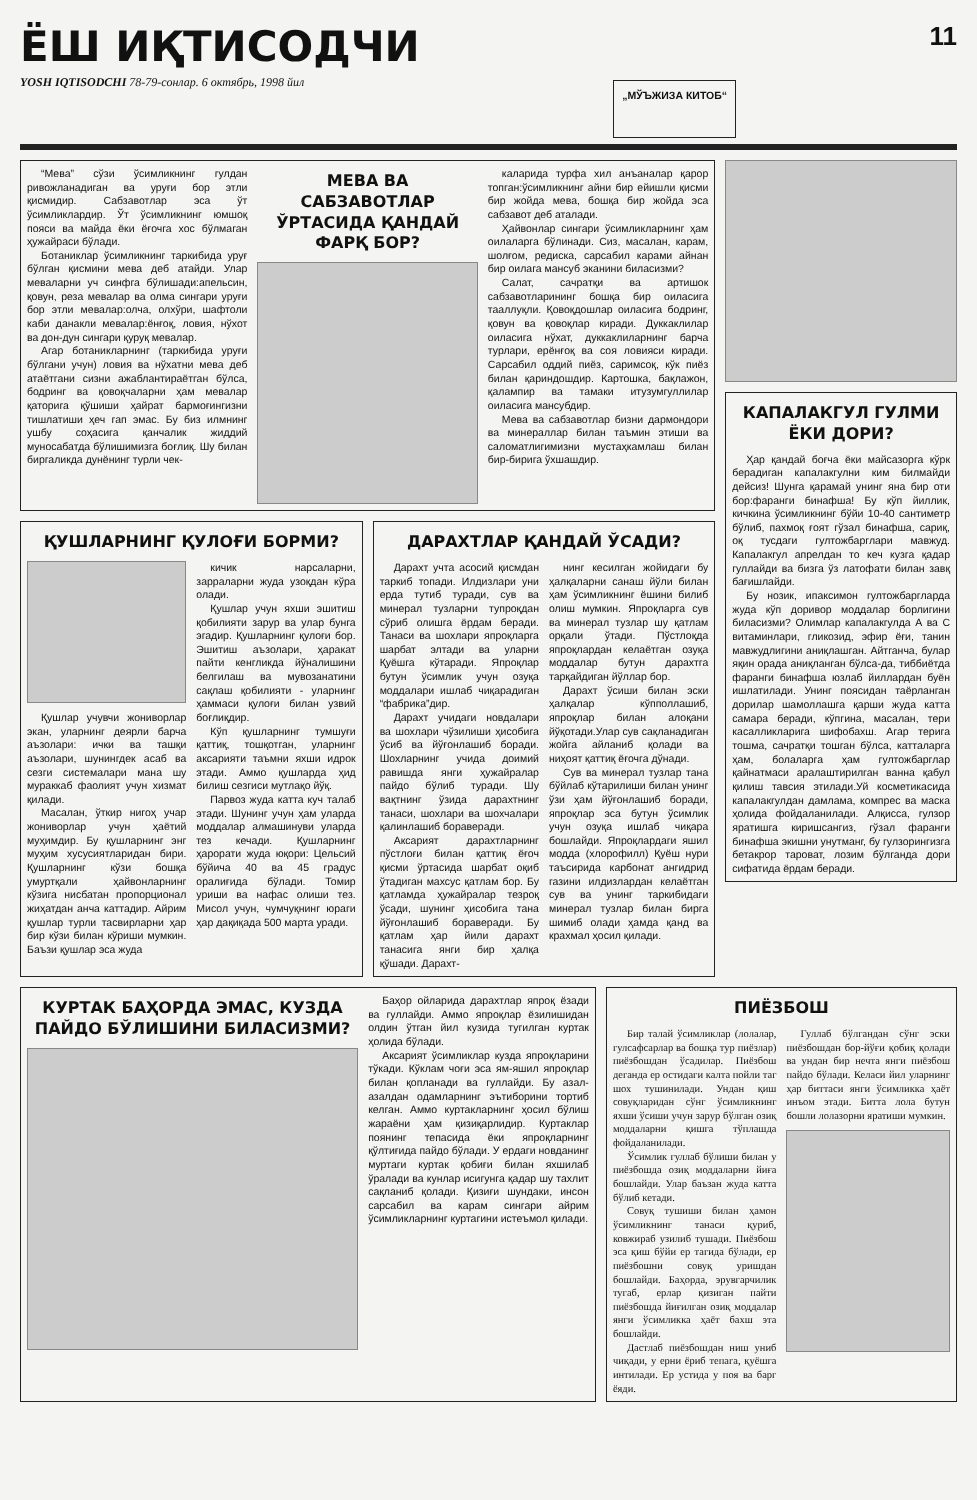ЁШ ИҚТИСОДЧИ
YOSH IQTISODCHI 78-79-сонлар. 6 октябрь, 1998 йил
„МЎЪЖИЗА КИТОБ“
11
“Мева” сўзи ўсимликнинг гулдан ривожланадиган ва уруғи бор этли қисмидир. Сабзавотлар эса ўт ўсимликлардир. Ўт ўсимликнинг юмшоқ пояси ва майда ёки ёғочга хос бўлмаган ҳужайраси бўлади.
Ботаниклар ўсимликнинг таркибида уруғ бўлган қисмини мева деб атайди. Улар меваларни уч синфга бўлишади:апельсин, қовун, реза мевалар ва олма сингари уруғи бор этли мевалар:олча, олхўри, шафтоли каби данакли мевалар:ёнғоқ, ловия, нўхот ва дон-дун сингари қуруқ мевалар.
Агар ботаникларнинг (таркибида уруғи бўлгани учун) ловия ва нўхатни мева деб атаётгани сизни ажаблантираётган бўлса, бодринг ва қовоқчаларни ҳам мевалар қаторига қўшиши ҳайрат бармоғингизни тишлатиши ҳеч гап эмас. Бу биз илмнинг ушбу соҳасига қанчалик жиддий муносабатда бўлишимизга боғлиқ. Шу билан биргаликда дунёнинг турли чек-
МЕВА ВА САБЗАВОТЛАР ЎРТАСИДА ҚАНДАЙ ФАРҚ БОР?
каларида турфа хил анъаналар қарор топган:ўсимликнинг айни бир ейишли қисми бир жойда мева, бошқа бир жойда эса сабзавот деб аталади.
Ҳайвонлар сингари ўсимликларнинг ҳам оилаларга бўлинади. Сиз, масалан, карам, шолғом, редиска, сарсабил карами айнан бир оилага мансуб эканини биласизми?
Салат, сачратқи ва артишок сабзавотларининг бошқа бир оиласига тааллуқли. Қовоқдошлар оиласига бодринг, қовун ва қовоқлар киради. Дуккаклилар оиласига нўхат, дуккаклиларнинг барча турлари, ерёнғоқ ва соя ловияси киради. Сарсабил оддий пиёз, саримсоқ, кўк пиёз билан қариндошдир. Картошка, бақлажон, қалампир ва тамаки итузумгуллилар оиласига мансубдир.
Мева ва сабзавотлар бизни дармондори ва минераллар билан таъмин этиши ва саломатлигимизни мустаҳкамлаш билан бир-бирига ўхшашдир.
ҚУШЛАРНИНГ ҚУЛОҒИ БОРМИ?
Қушлар учувчи жониворлар экан, уларнинг деярли барча аъзолари: ички ва ташқи аъзолари, шунингдек асаб ва сезги системалари мана шу мураккаб фаолият учун хизмат қилади.
Масалан, ўткир нигоҳ учар жониворлар учун ҳаётий муҳимдир. Бу қушларнинг энг муҳим хусусиятларидан бири. Қушларнинг кўзи бошқа умуртқали ҳайвонларнинг кўзига нисбатан пропорционал жиҳатдан анча каттадир. Айрим қушлар турли тасвирларни ҳар бир кўзи билан кўриши мумкин. Баъзи қушлар эса жуда
кичик нарсаларни, зарраларни жуда узоқдан кўра олади.
Қушлар учун яхши эшитиш қобилияти зарур ва улар бунга эгадир. Қушларнинг қулоғи бор. Эшитиш аъзолари, ҳаракат пайти кенгликда йўналишини белгилаш ва мувозанатини сақлаш қобилияти - уларнинг ҳаммаси қулоғи билан узвий боғлиқдир.
Кўп қушларнинг тумшуғи қаттиқ, тошқотган, уларнинг аксарияти таъмни яхши идрок этади. Аммо қушларда ҳид билиш сезгиси мутлақо йўқ.
Парвоз жуда катта куч талаб этади. Шунинг учун ҳам уларда моддалар алмашинуви уларда тез кечади. Қушларнинг ҳарорати жуда юқори: Цельсий бўйича 40 ва 45 градус оралиғида бўлади. Томир уриши ва нафас олиши тез. Мисол учун, чумчуқнинг юраги ҳар дақиқада 500 марта уради.
ДАРАХТЛАР ҚАНДАЙ ЎСАДИ?
Дарахт учта асосий қисмдан таркиб топади. Илдизлари уни ерда тутиб туради, сув ва минерал тузларни тупроқдан сўриб олишга ёрдам беради. Танаси ва шохлари япроқларга шарбат элтади ва уларни Қуёшга кўтаради. Япроқлар бутун ўсимлик учун озуқа моддалари ишлаб чиқарадиган “фабрика”дир.
Дарахт учидаги новдалари ва шохлари чўзилиши ҳисобига ўсиб ва йўғонлашиб боради. Шохларнинг учида доимий равишда янги ҳужайралар пайдо бўлиб туради. Шу вақтнинг ўзида дарахтнинг танаси, шохлари ва шохчалари қалинлашиб бораверади.
Аксарият дарахтларнинг пўстлоғи билан қаттиқ ёғоч қисми ўртасида шарбат оқиб ўтадиган махсус қатлам бор. Бу қатламда ҳужайралар тезроқ ўсади, шунинг ҳисобига тана йўғонлашиб бораверади. Бу қатлам ҳар йили дарахт танасига янги бир ҳалқа қўшади. Дарахт-
нинг кесилган жойидаги бу ҳалқаларни санаш йўли билан ҳам ўсимликнинг ёшини билиб олиш мумкин. Япроқларга сув ва минерал тузлар шу қатлам орқали ўтади. Пўстлоқда япроқлардан келаётган озуқа моддалар бутун дарахтга тарқайдиган йўллар бор.
Дарахт ўсиши билан эски ҳалқалар кўпполлашиб, япроқлар билан алоқани йўқотади.Улар сув сақланадиган жойга айланиб қолади ва ниҳоят қаттиқ ёғочга дўнади.
Сув ва минерал тузлар тана бўйлаб кўтарилиши билан унинг ўзи ҳам йўғонлашиб боради, япроқлар эса бутун ўсимлик учун озуқа ишлаб чиқара бошлайди. Япроқлардаги яшил модда (хлорофилл) Қуёш нури таъсирида карбонат ангидрид газини илдизлардан келаётган сув ва унинг таркибидаги минерал тузлар билан бирга шимиб олади ҳамда қанд ва крахмал ҳосил қилади.
КАПАЛАКГУЛ ГУЛМИ ЁКИ ДОРИ?
Ҳар қандай боғча ёки майсазорга кўрк берадиган капалакгулни ким билмайди дейсиз! Шунга қарамай унинг яна бир оти бор:фаранги бинафша! Бу кўп йиллик, кичкина ўсимликнинг бўйи 10-40 сантиметр бўлиб, пахмоқ ғоят гўзал бинафша, сариқ, оқ тусдаги гултожбарглари мавжуд. Капалакгул апрелдан то кеч кузга қадар гуллайди ва бизга ўз латофати билан завқ бағишлайди.
Бу нозик, ипаксимон гултожбаргларда жуда кўп доривор моддалар борлигини биласизми? Олимлар капалакгулда А ва С витаминлари, гликозид, эфир ёғи, танин мавжудлигини аниқлашган. Айтганча, булар яқин орада аниқланган бўлса-да, тиббиётда фаранги бинафша юзлаб йиллардан буён ишлатилади. Унинг поясидан таёрланган дорилар шамоллашга қарши жуда катта самара беради, кўпгина, масалан, тери касалликларига шифобахш. Агар терига тошма, сачратқи тошган бўлса, катталарга ҳам, болаларга ҳам гултожбарглар қайнатмаси аралаштирилган ванна қабул қилиш тавсия этилади.Уй косметикасида капалакгулдан дамлама, компрес ва маска ҳолида фойдаланилади. Алқисса, гулзор яратишга киришсангиз, гўзал фаранги бинафша экишни унутманг, бу гулзорингизга бетакрор тароват, лозим бўлганда дори сифатида ёрдам беради.
КУРТАК БАҲОРДА ЭМАС, КУЗДА ПАЙДО БЎЛИШИНИ БИЛАСИЗМИ?
Баҳор ойларида дарахтлар япроқ ёзади ва гуллайди. Аммо япроқлар ёзилишидан олдин ўтган йил кузида тугилган куртак ҳолида бўлади.
Аксарият ўсимликлар кузда япроқларини тўкади. Кўклам чоғи эса ям-яшил япроқлар билан қопланади ва гуллайди. Бу азал-азалдан одамларнинг эътиборини тортиб келган. Аммо куртакларнинг ҳосил бўлиш жараёни ҳам қизиқарлидир. Куртаклар поянинг тепасида ёки япроқларнинг қўлтиғида пайдо бўлади. У ердаги новданинг муртаги куртак қобиғи билан яхшилаб ўралади ва кунлар исигунга қадар шу тахлит сақланиб қолади. Қизиғи шундаки, инсон сарсабил ва карам сингари айрим ўсимликларнинг куртагини истеъмол қилади.
ПИЁЗБОШ
Бир талай ўсимликлар (лолалар, гулсафсарлар ва бошқа тур пиёзлар) пиёзбошдан ўсадилар. Пиёзбош деганда ер остидаги калта пойли таг шох тушинилади. Ундан қиш совуқларидан сўнг ўсимликнинг яхши ўсиши учун зарур бўлган озиқ моддаларни қишга тўплашда фойдаланилади.
Ўсимлик гуллаб бўлиши билан у пиёзбошда озиқ моддаларни йиға бошлайди. Улар баъзан жуда катта бўлиб кетади.
Совуқ тушиши билан ҳамон ўсимликнинг танаси қуриб, ковжираб узилиб тушади. Пиёзбош эса қиш бўйи ер тагида бўлади, ер пиёзбошни совуқ уришдан бошлайди. Баҳорда, эрувгарчилик тугаб, ерлар қизиган пайти пиёзбошда йиғилган озиқ моддалар янги ўсимликка ҳаёт бахш эта бошлайди.
Дастлаб пиёзбошдан ниш униб чиқади, у ерни ёриб тепага, қуёшга интилади. Ер устида у поя ва барг ёяди.
Гуллаб бўлгандан сўнг эски пиёзбошдан бор-йўғи қобиқ қолади ва ундан бир нечта янги пиёзбош пайдо бўлади. Келаси йил уларнинг ҳар биттаси янги ўсимликка ҳаёт инъом этади. Битта лола бутун бошли лолазорни яратиши мумкин.